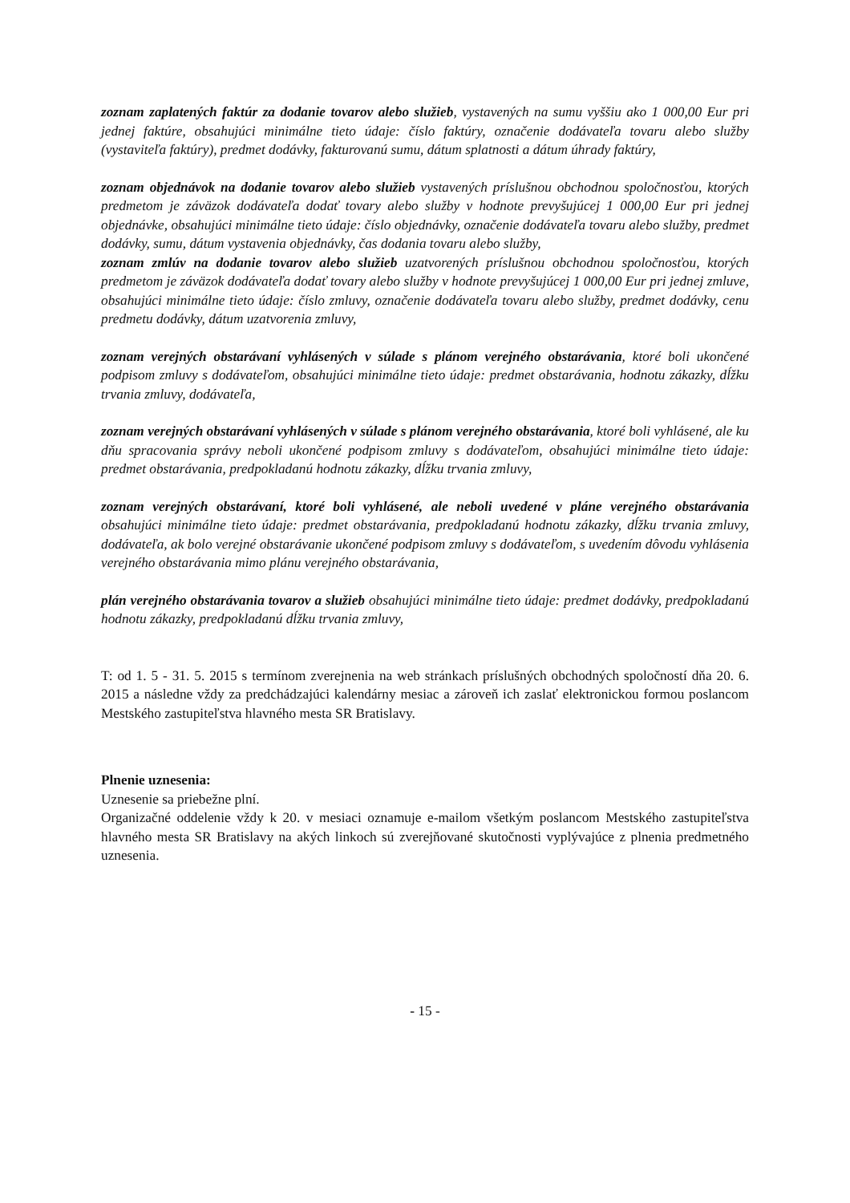zoznam zaplatených faktúr za dodanie tovarov alebo služieb, vystavených na sumu vyššiu ako 1 000,00 Eur pri jednej faktúre, obsahujúci minimálne tieto údaje: číslo faktúry, označenie dodávateľa tovaru alebo služby (vystaviteľa faktúry), predmet dodávky, fakturovanú sumu, dátum splatnosti a dátum úhrady faktúry,
zoznam objednávok na dodanie tovarov alebo služieb vystavených príslušnou obchodnou spoločnosťou, ktorých predmetom je záväzok dodávateľa dodať tovary alebo služby v hodnote prevyšujúcej 1 000,00 Eur pri jednej objednávke, obsahujúci minimálne tieto údaje: číslo objednávky, označenie dodávateľa tovaru alebo služby, predmet dodávky, sumu, dátum vystavenia objednávky, čas dodania tovaru alebo služby,
zoznam zmlúv na dodanie tovarov alebo služieb uzatvorených príslušnou obchodnou spoločnosťou, ktorých predmetom je záväzok dodávateľa dodať tovary alebo služby v hodnote prevyšujúcej 1 000,00 Eur pri jednej zmluve, obsahujúci minimálne tieto údaje: číslo zmluvy, označenie dodávateľa tovaru alebo služby, predmet dodávky, cenu predmetu dodávky, dátum uzatvorenia zmluvy,
zoznam verejných obstarávaní vyhlásených v súlade s plánom verejného obstarávania, ktoré boli ukončené podpisom zmluvy s dodávateľom, obsahujúci minimálne tieto údaje: predmet obstarávania, hodnotu zákazky, dĺžku trvania zmluvy, dodávateľa,
zoznam verejných obstarávaní vyhlásených v súlade s plánom verejného obstarávania, ktoré boli vyhlásené, ale ku dňu spracovania správy neboli ukončené podpisom zmluvy s dodávateľom, obsahujúci minimálne tieto údaje: predmet obstarávania, predpokladanú hodnotu zákazky, dĺžku trvania zmluvy,
zoznam verejných obstarávaní, ktoré boli vyhlásené, ale neboli uvedené v pláne verejného obstarávania obsahujúci minimálne tieto údaje: predmet obstarávania, predpokladanú hodnotu zákazky, dĺžku trvania zmluvy, dodávateľa, ak bolo verejné obstarávanie ukončené podpisom zmluvy s dodávateľom, s uvedením dôvodu vyhlásenia verejného obstarávania mimo plánu verejného obstarávania,
plán verejného obstarávania tovarov a služieb obsahujúci minimálne tieto údaje: predmet dodávky, predpokladanú hodnotu zákazky, predpokladanú dĺžku trvania zmluvy,
T: od 1. 5 - 31. 5. 2015 s termínom zverejnenia na web stránkach príslušných obchodných spoločností dňa 20. 6. 2015 a následne vždy za predchádzajúci kalendárny mesiac a zároveň ich zaslať elektronickou formou poslancom Mestského zastupiteľstva hlavného mesta SR Bratislavy.
Plnenie uznesenia:
Uznesenie sa priebežne plní.
Organizačné oddelenie vždy k 20. v mesiaci oznamuje e-mailom všetkým poslancom Mestského zastupiteľstva hlavného mesta SR Bratislavy na akých linkoch sú zverejňované skutočnosti vyplývajúce z plnenia predmetného uznesenia.
- 15 -